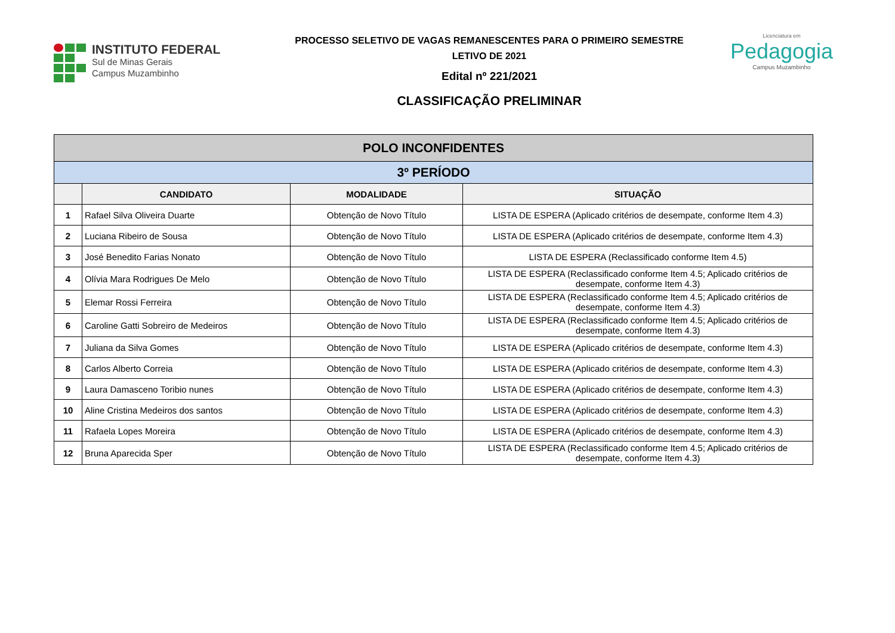INSTITUTO FEDERAL
Sul de Minas Gerais
Campus Muzambinho
PROCESSO SELETIVO DE VAGAS REMANESCENTES PARA O PRIMEIRO SEMESTRE
LETIVO DE 2021
Edital nº 221/2021
CLASSIFICAÇÃO PRELIMINAR
Licenciatura em
Pedagogia
Campus Muzambinho
| POLO INCONFIDENTES | | | |
| --- | --- | --- | --- |
| 3º PERÍODO | | | |
| | CANDIDATO | MODALIDADE | SITUAÇÃO |
| 1 | Rafael Silva Oliveira Duarte | Obtenção de Novo Título | LISTA DE ESPERA (Aplicado critérios de desempate, conforme Item 4.3) |
| 2 | Luciana Ribeiro de Sousa | Obtenção de Novo Título | LISTA DE ESPERA (Aplicado critérios de desempate, conforme Item 4.3) |
| 3 | José Benedito Farias Nonato | Obtenção de Novo Título | LISTA DE ESPERA (Reclassificado conforme Item 4.5) |
| 4 | Olívia Mara Rodrigues De Melo | Obtenção de Novo Título | LISTA DE ESPERA (Reclassificado conforme Item 4.5; Aplicado critérios de desempate, conforme Item 4.3) |
| 5 | Elemar Rossi Ferreira | Obtenção de Novo Título | LISTA DE ESPERA (Reclassificado conforme Item 4.5; Aplicado critérios de desempate, conforme Item 4.3) |
| 6 | Caroline Gatti Sobreiro de Medeiros | Obtenção de Novo Título | LISTA DE ESPERA (Reclassificado conforme Item 4.5; Aplicado critérios de desempate, conforme Item 4.3) |
| 7 | Juliana da Silva Gomes | Obtenção de Novo Título | LISTA DE ESPERA (Aplicado critérios de desempate, conforme Item 4.3) |
| 8 | Carlos Alberto Correia | Obtenção de Novo Título | LISTA DE ESPERA (Aplicado critérios de desempate, conforme Item 4.3) |
| 9 | Laura Damasceno Toribio nunes | Obtenção de Novo Título | LISTA DE ESPERA (Aplicado critérios de desempate, conforme Item 4.3) |
| 10 | Aline Cristina Medeiros dos santos | Obtenção de Novo Título | LISTA DE ESPERA (Aplicado critérios de desempate, conforme Item 4.3) |
| 11 | Rafaela Lopes Moreira | Obtenção de Novo Título | LISTA DE ESPERA (Aplicado critérios de desempate, conforme Item 4.3) |
| 12 | Bruna Aparecida Sper | Obtenção de Novo Título | LISTA DE ESPERA (Reclassificado conforme Item 4.5; Aplicado critérios de desempate, conforme Item 4.3) |